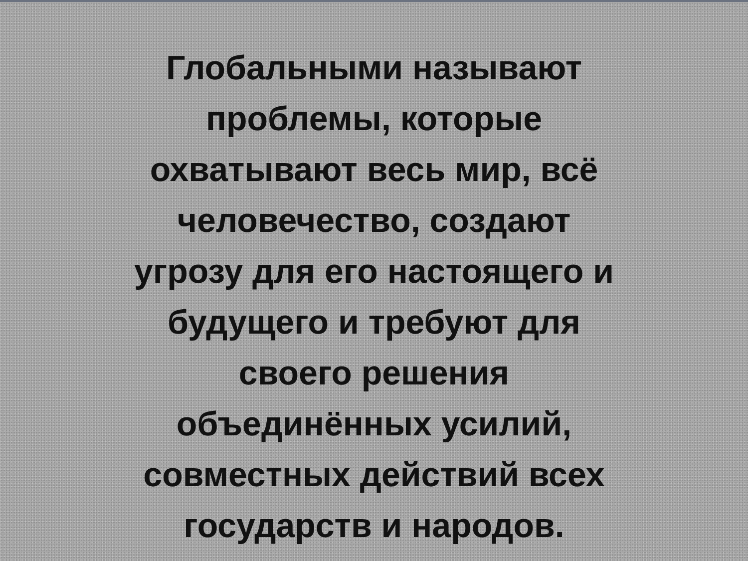Глобальными называют
проблемы, которые
охватывают весь мир, всё
человечество, создают
угрозу для его настоящего и
будущего и требуют для
своего решения
объединённых усилий,
совместных действий всех
государств и народов.